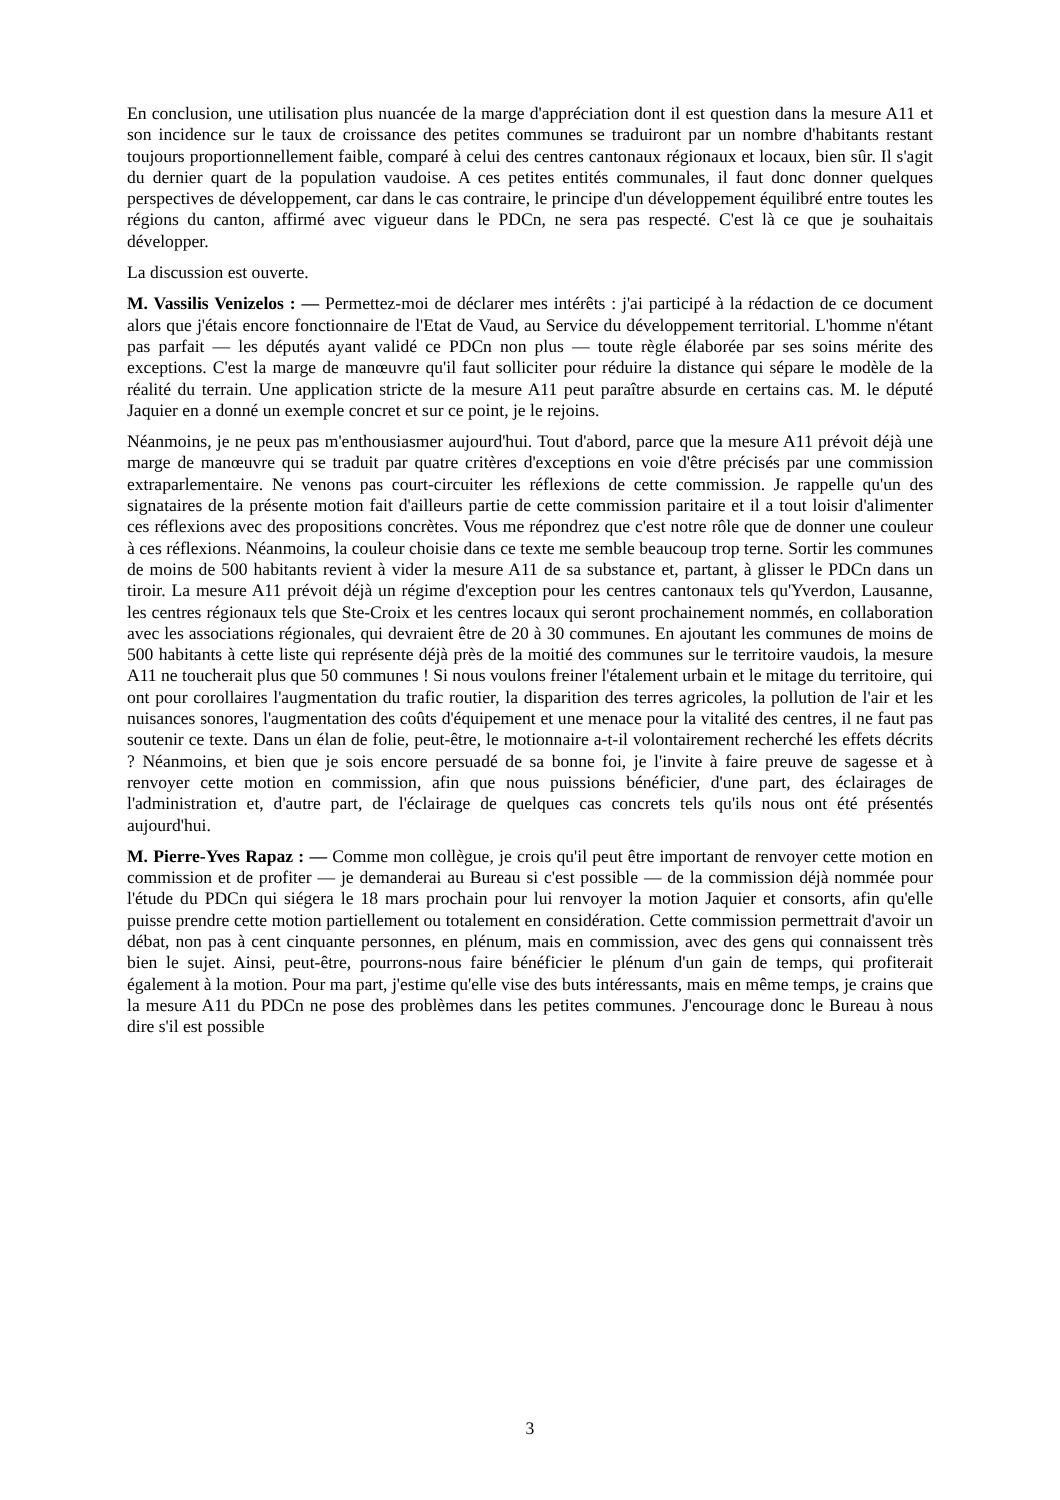En conclusion, une utilisation plus nuancée de la marge d'appréciation dont il est question dans la mesure A11 et son incidence sur le taux de croissance des petites communes se traduiront par un nombre d'habitants restant toujours proportionnellement faible, comparé à celui des centres cantonaux régionaux et locaux, bien sûr. Il s'agit du dernier quart de la population vaudoise. A ces petites entités communales, il faut donc donner quelques perspectives de développement, car dans le cas contraire, le principe d'un développement équilibré entre toutes les régions du canton, affirmé avec vigueur dans le PDCn, ne sera pas respecté. C'est là ce que je souhaitais développer.
La discussion est ouverte.
M. Vassilis Venizelos : — Permettez-moi de déclarer mes intérêts : j'ai participé à la rédaction de ce document alors que j'étais encore fonctionnaire de l'Etat de Vaud, au Service du développement territorial. L'homme n'étant pas parfait — les députés ayant validé ce PDCn non plus — toute règle élaborée par ses soins mérite des exceptions. C'est la marge de manœuvre qu'il faut solliciter pour réduire la distance qui sépare le modèle de la réalité du terrain. Une application stricte de la mesure A11 peut paraître absurde en certains cas. M. le député Jaquier en a donné un exemple concret et sur ce point, je le rejoins.
Néanmoins, je ne peux pas m'enthousiasmer aujourd'hui. Tout d'abord, parce que la mesure A11 prévoit déjà une marge de manœuvre qui se traduit par quatre critères d'exceptions en voie d'être précisés par une commission extraparlementaire. Ne venons pas court-circuiter les réflexions de cette commission. Je rappelle qu'un des signataires de la présente motion fait d'ailleurs partie de cette commission paritaire et il a tout loisir d'alimenter ces réflexions avec des propositions concrètes. Vous me répondrez que c'est notre rôle que de donner une couleur à ces réflexions. Néanmoins, la couleur choisie dans ce texte me semble beaucoup trop terne. Sortir les communes de moins de 500 habitants revient à vider la mesure A11 de sa substance et, partant, à glisser le PDCn dans un tiroir. La mesure A11 prévoit déjà un régime d'exception pour les centres cantonaux tels qu'Yverdon, Lausanne, les centres régionaux tels que Ste-Croix et les centres locaux qui seront prochainement nommés, en collaboration avec les associations régionales, qui devraient être de 20 à 30 communes. En ajoutant les communes de moins de 500 habitants à cette liste qui représente déjà près de la moitié des communes sur le territoire vaudois, la mesure A11 ne toucherait plus que 50 communes ! Si nous voulons freiner l'étalement urbain et le mitage du territoire, qui ont pour corollaires l'augmentation du trafic routier, la disparition des terres agricoles, la pollution de l'air et les nuisances sonores, l'augmentation des coûts d'équipement et une menace pour la vitalité des centres, il ne faut pas soutenir ce texte. Dans un élan de folie, peut-être, le motionnaire a-t-il volontairement recherché les effets décrits ? Néanmoins, et bien que je sois encore persuadé de sa bonne foi, je l'invite à faire preuve de sagesse et à renvoyer cette motion en commission, afin que nous puissions bénéficier, d'une part, des éclairages de l'administration et, d'autre part, de l'éclairage de quelques cas concrets tels qu'ils nous ont été présentés aujourd'hui.
M. Pierre-Yves Rapaz : — Comme mon collègue, je crois qu'il peut être important de renvoyer cette motion en commission et de profiter — je demanderai au Bureau si c'est possible — de la commission déjà nommée pour l'étude du PDCn qui siégera le 18 mars prochain pour lui renvoyer la motion Jaquier et consorts, afin qu'elle puisse prendre cette motion partiellement ou totalement en considération. Cette commission permettrait d'avoir un débat, non pas à cent cinquante personnes, en plénum, mais en commission, avec des gens qui connaissent très bien le sujet. Ainsi, peut-être, pourrons-nous faire bénéficier le plénum d'un gain de temps, qui profiterait également à la motion. Pour ma part, j'estime qu'elle vise des buts intéressants, mais en même temps, je crains que la mesure A11 du PDCn ne pose des problèmes dans les petites communes. J'encourage donc le Bureau à nous dire s'il est possible
3